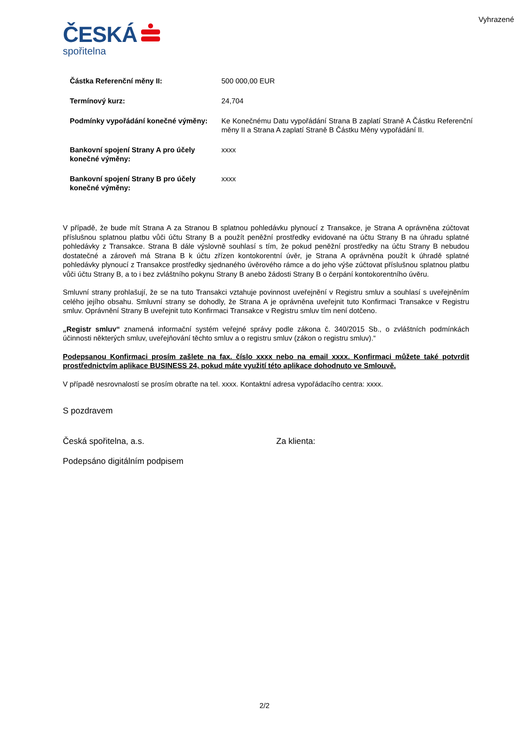Vyhrazené
ČESKÁ
spořitelna
| Částka Referenční měny II: | 500 000,00 EUR |
| Termínový kurz: | 24,704 |
| Podmínky vypořádání konečné výměny: | Ke Konečnému Datu vypořádání Strana B zaplatí Straně A Částku Referenční měny II a Strana A zaplatí Straně B Částku Měny vypořádání II. |
| Bankovní spojení Strany A pro účely konečné výměny: | xxxx |
| Bankovní spojení Strany B pro účely konečné výměny: | xxxx |
V případě, že bude mít Strana A za Stranou B splatnou pohledávku plynoucí z Transakce, je Strana A oprávněna zúčtovat příslušnou splatnou platbu vůči účtu Strany B a použít peněžní prostředky evidované na účtu Strany B na úhradu splatné pohledávky z Transakce. Strana B dále výslovně souhlasí s tím, že pokud peněžní prostředky na účtu Strany B nebudou dostatečné a zároveň má Strana B k účtu zřízen kontokorentní úvěr, je Strana A oprávněna použít k úhradě splatné pohledávky plynoucí z Transakce prostředky sjednaného úvěrového rámce a do jeho výše zúčtovat příslušnou splatnou platbu vůči účtu Strany B, a to i bez zvláštního pokynu Strany B anebo žádosti Strany B o čerpání kontokorentního úvěru.
Smluvní strany prohlašují, že se na tuto Transakci vztahuje povinnost uveřejnění v Registru smluv a souhlasí s uveřejněním celého jejího obsahu. Smluvní strany se dohodly, že Strana A je oprávněna uveřejnit tuto Konfirmaci Transakce v Registru smluv. Oprávnění Strany B uveřejnit tuto Konfirmaci Transakce v Registru smluv tím není dotčeno.
„Registr smluv“ znamená informační systém veřejné správy podle zákona č. 340/2015 Sb., o zvláštních podmínkách účinnosti některých smluv, uveřejňování těchto smluv a o registru smluv (zákon o registru smluv).“
Podepsanou Konfirmaci prosím zašlete na fax. číslo xxxx nebo na email xxxx. Konfirmaci můžete také potvrdit prostřednictvím aplikace BUSINESS 24, pokud máte využití této aplikace dohodnuto ve Smlouvě.
V případě nesrovnalostí se prosím obraťte na tel. xxxx. Kontaktní adresa vypořádacího centra: xxxx.
S pozdravem
Česká spořitelna, a.s. Za klienta:
Podepsáno digitálním podpisem
2/2